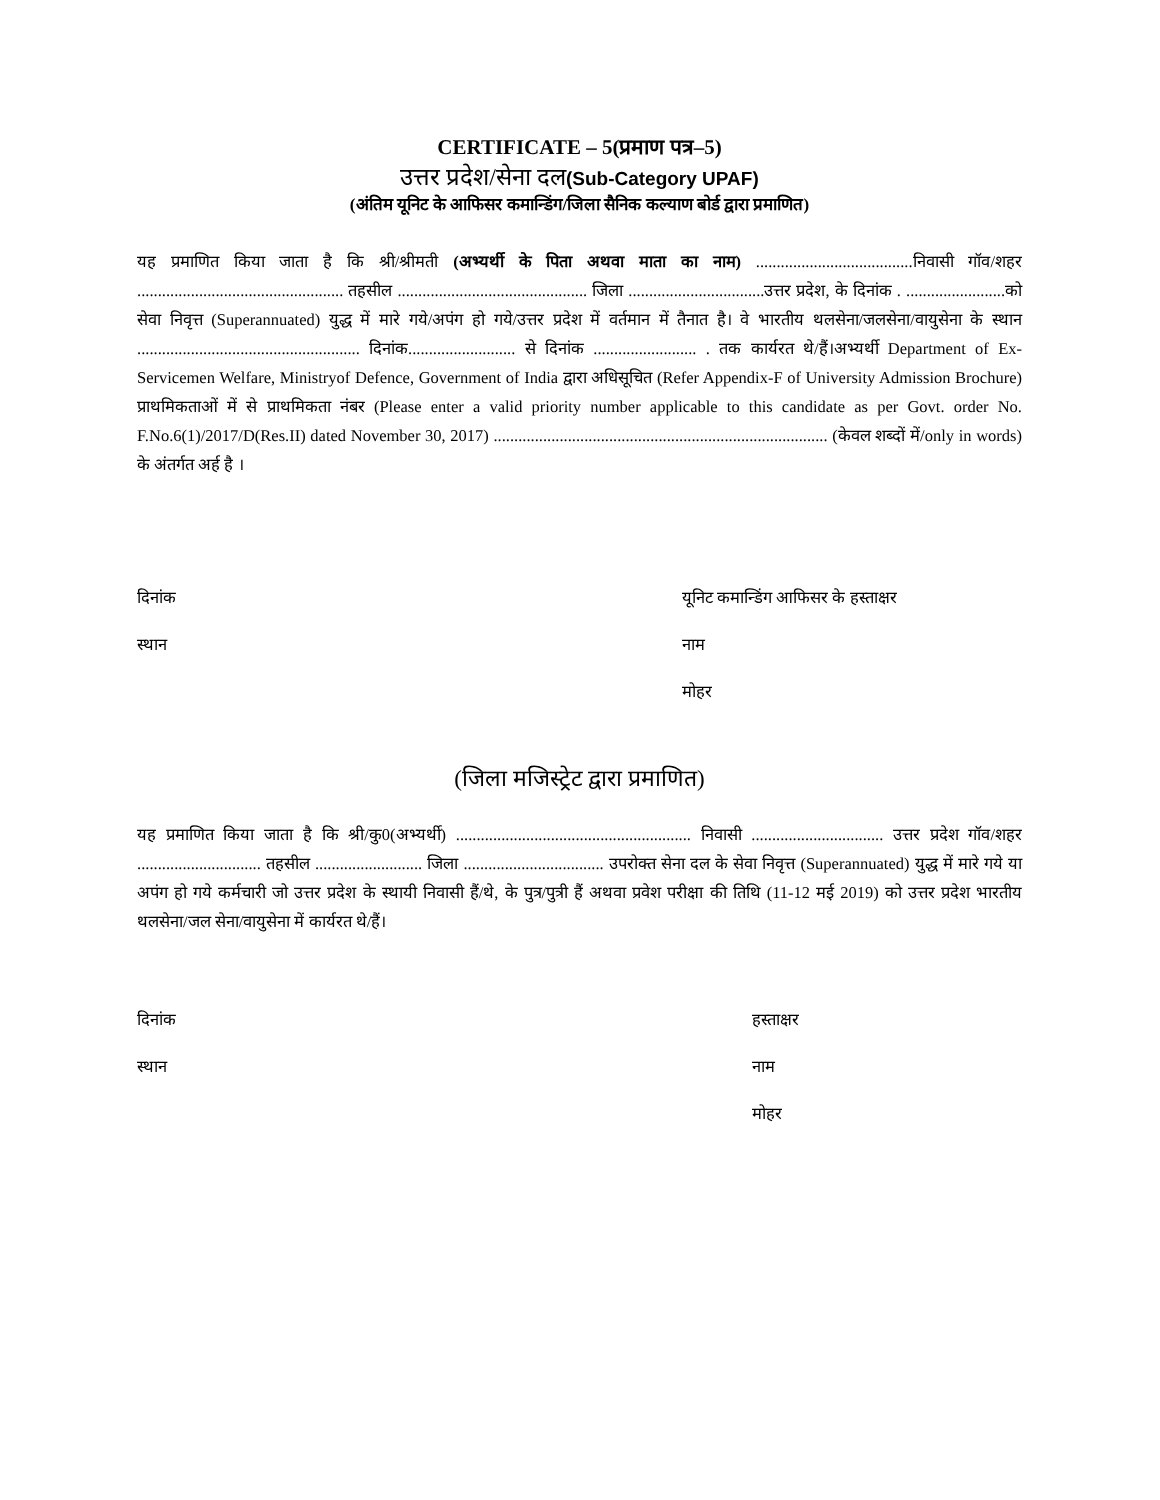CERTIFICATE – 5(प्रमाण पत्र–5)
उत्तर प्रदेश/सेना दल(Sub-Category UPAF)
(अंतिम यूनिट के आफिसर कमान्डिंग/जिला सैनिक कल्याण बोर्ड द्वारा प्रमाणित)
यह प्रमाणित किया जाता है कि श्री/श्रीमती (अभ्यर्थी के पिता अथवा माता का नाम) ......................................निवासी गॉव/शहर .................................................. तहसील .............................................. जिला .................................उत्तर प्रदेश, के दिनांक . ........................को सेवा निवृत्त (Superannuated) युद्ध में मारे गये/अपंग हो गये/उत्तर प्रदेश में वर्तमान में तैनात है। वे भारतीय थलसेना/जलसेना/वायुसेना के स्थान ...................................................... दिनांक.......................... से दिनांक ......................... . तक कार्यरत थे/हैं।अभ्यर्थी Department of Ex-Servicemen Welfare, Ministryof Defence, Government of India द्वारा अधिसूचित (Refer Appendix-F of University Admission Brochure) प्राथमिकताओं में से प्राथमिकता नंबर (Please enter a valid priority number applicable to this candidate as per Govt. order No. F.No.6(1)/2017/D(Res.II) dated November 30, 2017) ................................................................................. (केवल शब्दों में/only in words) के अंतर्गत अर्ह है ।
दिनांक
स्थान
यूनिट कमान्डिंग आफिसर के हस्ताक्षर
नाम
मोहर
(जिला मजिस्ट्रेट द्वारा प्रमाणित)
यह प्रमाणित किया जाता है कि श्री/कु0(अभ्यर्थी) ......................................................... निवासी ................................ उत्तर प्रदेश गॉव/शहर .............................. तहसील .......................... जिला .................................. उपरोक्त सेना दल के सेवा निवृत्त (Superannuated) युद्ध में मारे गये या अपंग हो गये कर्मचारी जो उत्तर प्रदेश के स्थायी निवासी हैं/थे, के पुत्र/पुत्री हैं अथवा प्रवेश परीक्षा की तिथि (11-12 मई 2019) को उत्तर प्रदेश भारतीय थलसेना/जल सेना/वायुसेना में कार्यरत थे/हैं।
दिनांक
स्थान
हस्ताक्षर
नाम
मोहर